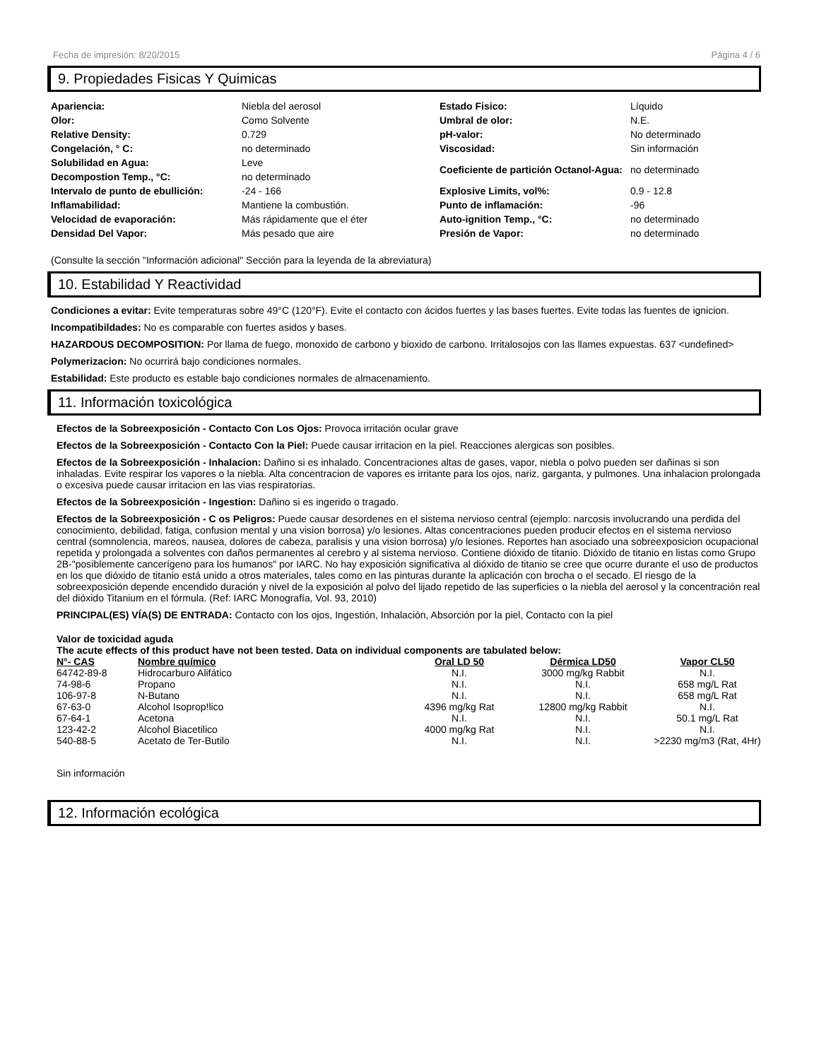Fecha de impresión: 8/20/2015 Página 4 / 6
9. Propiedades Fisicas Y Quimicas
| Apariencia: | Niebla del aerosol | Estado Fisico: | Líquido |
| Olor: | Como Solvente | Umbral de olor: | N.E. |
| Relative Density: | 0.729 | pH-valor: | No determinado |
| Congelación, ° C: | no determinado | Viscosidad: | Sin información |
| Solubilidad en Agua: | Leve | Coeficiente de partición Octanol-Agua: | no determinado |
| Decompostion Temp., °C: | no determinado | | |
| Intervalo de punto de ebullición: | -24 - 166 | Explosive Limits, vol%: | 0.9 - 12.8 |
| Inflamabilidad: | Mantiene la combustión. | Punto de inflamación: | -96 |
| Velocidad de evaporación: | Más rápidamente que el éter | Auto-ignition Temp., °C: | no determinado |
| Densidad Del Vapor: | Más pesado que aire | Presión de Vapor: | no determinado |
(Consulte la sección "Información adicional" Sección para la leyenda de la abreviatura)
10. Estabilidad Y Reactividad
Condiciones a evitar: Evite temperaturas sobre 49°C (120°F). Evite el contacto con ácidos fuertes y las bases fuertes. Evite todas las fuentes de ignicion.
Incompatibildades: No es comparable con fuertes asidos y bases.
HAZARDOUS DECOMPOSITION: Por llama de fuego, monoxido de carbono y bioxido de carbono. Irritalosojos con las llames expuestas. 637 <undefined>
Polymerizacion: No ocurrirá bajo condiciones normales.
Estabilidad: Este producto es estable bajo condiciones normales de almacenamiento.
11. Información toxicológica
Efectos de la Sobreexposición - Contacto Con Los Ojos: Provoca irritación ocular grave
Efectos de la Sobreexposición - Contacto Con la Piel: Puede causar irritacion en la piel. Reacciones alergicas son posibles.
Efectos de la Sobreexposición - Inhalacion: Dañino si es inhalado. Concentraciones altas de gases, vapor, niebla o polvo pueden ser dañinas si son inhaladas. Evite respirar los vapores o la niebla. Alta concentracion de vapores es irritante para los ojos, nariz, garganta, y pulmones. Una inhalacion prolongada o excesiva puede causar irritacion en las vias respiratorias.
Efectos de la Sobreexposición - Ingestion: Dañino si es ingerido o tragado.
Efectos de la Sobreexposición - C os Peligros: Puede causar desordenes en el sistema nervioso central (ejemplo: narcosis involucrando una perdida del conocimiento, debilidad, fatiga, confusion mental y una vision borrosa) y/o lesiones. Altas concentraciones pueden producir efectos en el sistema nervioso central (somnolencia, mareos, nausea, dolores de cabeza, paralisis y una vision borrosa) y/o lesiones. Reportes han asociado una sobreexposicion ocupacional repetida y prolongada a solventes con daños permanentes al cerebro y al sistema nervioso. Contiene dióxido de titanio. Dióxido de titanio en listas como Grupo 2B-"posiblemente cancerígeno para los humanos" por IARC. No hay exposición significativa al dióxido de titanio se cree que ocurre durante el uso de productos en los que dióxido de titanio está unido a otros materiales, tales como en las pinturas durante la aplicación con brocha o el secado. El riesgo de la sobreexposición depende encendido duración y nivel de la exposición al polvo del lijado repetido de las superficies o la niebla del aerosol y la concentración real del dióxido Titanium en el fórmula. (Ref: IARC Monografía, Vol. 93, 2010)
PRINCIPAL(ES) VÍA(S) DE ENTRADA: Contacto con los ojos, Ingestión, Inhalación, Absorción por la piel, Contacto con la piel
Valor de toxicidad aguda
The acute effects of this product have not been tested. Data on individual components are tabulated below:
| N°- CAS | Nombre químico | Oral LD 50 | Dérmica LD50 | Vapor CL50 |
| --- | --- | --- | --- | --- |
| 64742-89-8 | Hidrocarburo Alifático | N.I. | 3000 mg/kg Rabbit | N.I. |
| 74-98-6 | Propano | N.I. | N.I. | 658 mg/L Rat |
| 106-97-8 | N-Butano | N.I. | N.I. | 658 mg/L Rat |
| 67-63-0 | Alcohol Isoprop!lico | 4396 mg/kg Rat | 12800 mg/kg Rabbit | N.I. |
| 67-64-1 | Acetona | N.I. | N.I. | 50.1 mg/L Rat |
| 123-42-2 | Alcohol Biacetilico | 4000 mg/kg Rat | N.I. | N.I. |
| 540-88-5 | Acetato de Ter-Butilo | N.I. | N.I. | >2230 mg/m3 (Rat, 4Hr) |
Sin información
12. Información ecológica